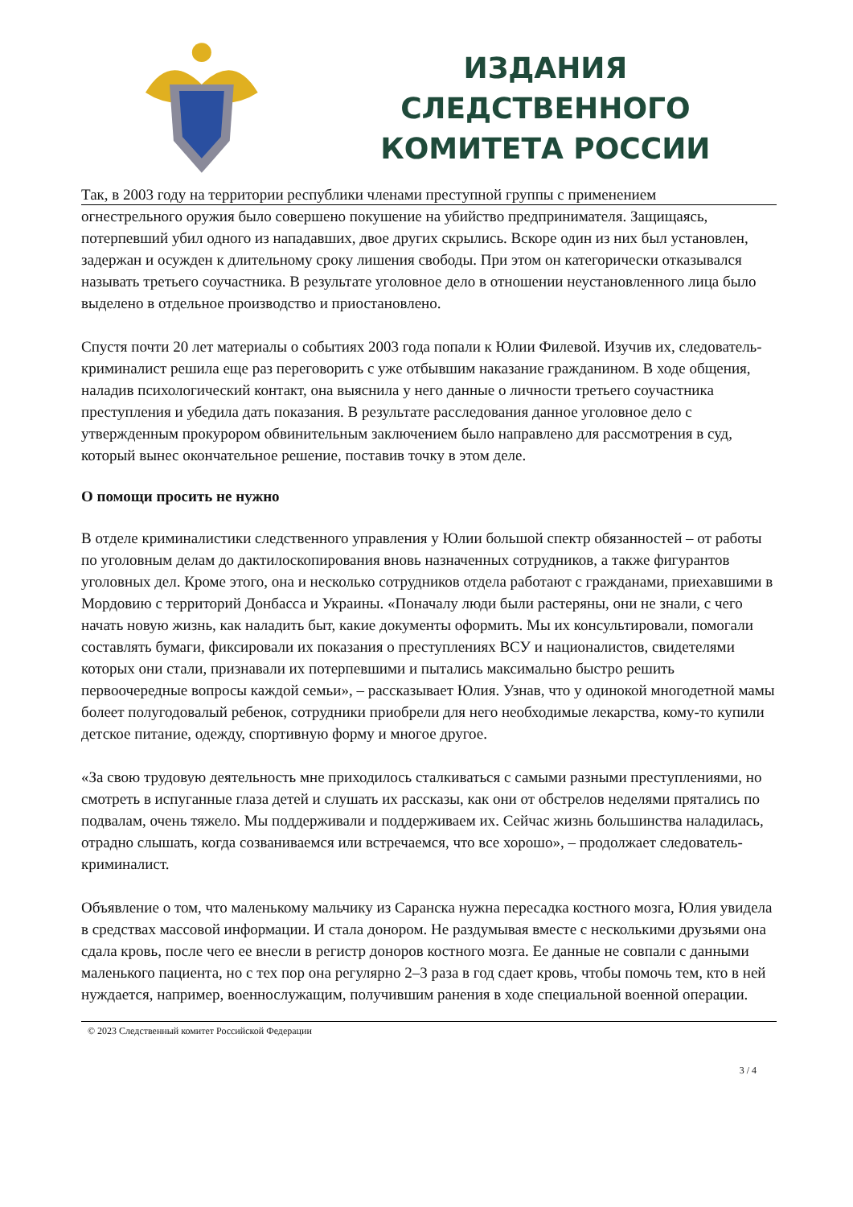ИЗДАНИЯ СЛЕДСТВЕННОГО
КОМИТЕТА РОССИИ
Так, в 2003 году на территории республики членами преступной группы с применением
огнестрельного оружия было совершено покушение на убийство предпринимателя. Защищаясь, потерпевший убил одного из нападавших, двое других скрылись. Вскоре один из них был установлен, задержан и осужден к длительному сроку лишения свободы. При этом он категорически отказывался называть третьего соучастника. В результате уголовное дело в отношении неустановленного лица было выделено в отдельное производство и приостановлено.
Спустя почти 20 лет материалы о событиях 2003 года попали к Юлии Филевой. Изучив их, следователь-криминалист решила еще раз переговорить с уже отбывшим наказание гражданином. В ходе общения, наладив психологический контакт, она выяснила у него данные о личности третьего соучастника преступления и убедила дать показания. В результате расследования данное уголовное дело с утвержденным прокурором обвинительным заключением было направлено для рассмотрения в суд, который вынес окончательное решение, поставив точку в этом деле.
О помощи просить не нужно
В отделе криминалистики следственного управления у Юлии большой спектр обязанностей – от работы по уголовным делам до дактилоскопирования вновь назначенных сотрудников, а также фигурантов уголовных дел. Кроме этого, она и несколько сотрудников отдела работают с гражданами, приехавшими в Мордовию с территорий Донбасса и Украины. «Поначалу люди были растеряны, они не знали, с чего начать новую жизнь, как наладить быт, какие документы оформить. Мы их консультировали, помогали составлять бумаги, фиксировали их показания о преступлениях ВСУ и националистов, свидетелями которых они стали, признавали их потерпевшими и пытались максимально быстро решить первоочередные вопросы каждой семьи», – рассказывает Юлия. Узнав, что у одинокой многодетной мамы болеет полугодовалый ребенок, сотрудники приобрели для него необходимые лекарства, кому-то купили детское питание, одежду, спортивную форму и многое другое.
«За свою трудовую деятельность мне приходилось сталкиваться с самыми разными преступлениями, но смотреть в испуганные глаза детей и слушать их рассказы, как они от обстрелов неделями прятались по подвалам, очень тяжело. Мы поддерживали и поддерживаем их. Сейчас жизнь большинства наладилась, отрадно слышать, когда созваниваемся или встречаемся, что все хорошо», – продолжает следователь-криминалист.
Объявление о том, что маленькому мальчику из Саранска нужна пересадка костного мозга, Юлия увидела в средствах массовой информации. И стала донором. Не раздумывая вместе с несколькими друзьями она сдала кровь, после чего ее внесли в регистр доноров костного мозга. Ее данные не совпали с данными маленького пациента, но с тех пор она регулярно 2–3 раза в год сдает кровь, чтобы помочь тем, кто в ней нуждается, например, военнослужащим, получившим ранения в ходе специальной военной операции.
© 2023 Следственный комитет Российской Федерации
3 / 4